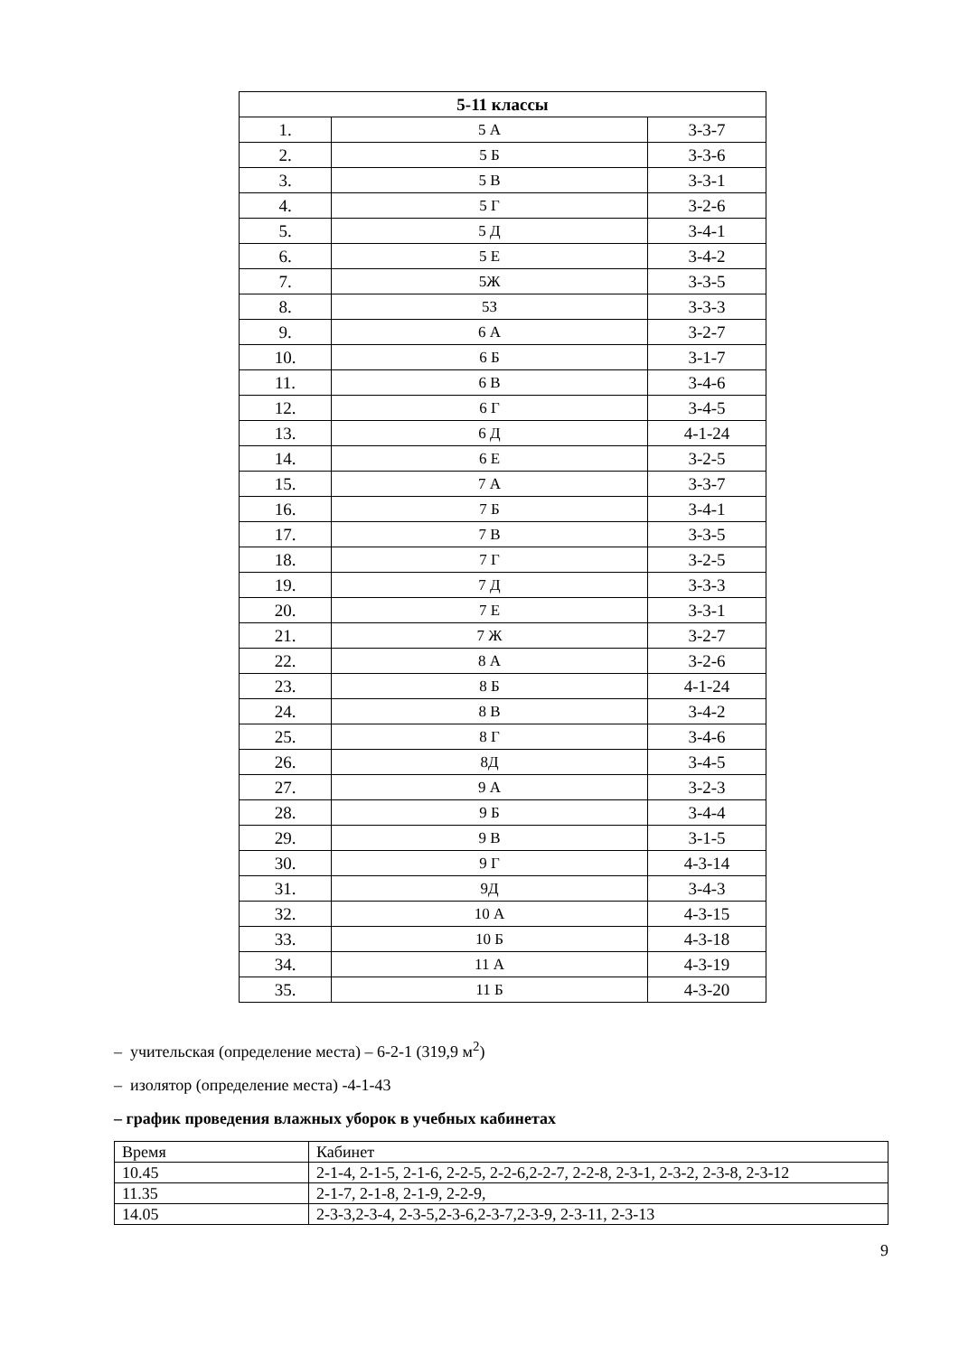| 5-11 классы | | |
| 1. | 5 А | 3-3-7 |
| 2. | 5 Б | 3-3-6 |
| 3. | 5 В | 3-3-1 |
| 4. | 5 Г | 3-2-6 |
| 5. | 5 Д | 3-4-1 |
| 6. | 5 Е | 3-4-2 |
| 7. | 5Ж | 3-3-5 |
| 8. | 5З | 3-3-3 |
| 9. | 6 А | 3-2-7 |
| 10. | 6 Б | 3-1-7 |
| 11. | 6 В | 3-4-6 |
| 12. | 6 Г | 3-4-5 |
| 13. | 6 Д | 4-1-24 |
| 14. | 6 Е | 3-2-5 |
| 15. | 7 А | 3-3-7 |
| 16. | 7 Б | 3-4-1 |
| 17. | 7 В | 3-3-5 |
| 18. | 7 Г | 3-2-5 |
| 19. | 7 Д | 3-3-3 |
| 20. | 7 Е | 3-3-1 |
| 21. | 7 Ж | 3-2-7 |
| 22. | 8 А | 3-2-6 |
| 23. | 8 Б | 4-1-24 |
| 24. | 8 В | 3-4-2 |
| 25. | 8 Г | 3-4-6 |
| 26. | 8Д | 3-4-5 |
| 27. | 9 А | 3-2-3 |
| 28. | 9 Б | 3-4-4 |
| 29. | 9 В | 3-1-5 |
| 30. | 9 Г | 4-3-14 |
| 31. | 9Д | 3-4-3 |
| 32. | 10 А | 4-3-15 |
| 33. | 10 Б | 4-3-18 |
| 34. | 11 А | 4-3-19 |
| 35. | 11 Б | 4-3-20 |
– учительская (определение места) – 6-2-1 (319,9 м<sup>2</sup>)
– изолятор (определение места) -4-1-43
– график проведения влажных уборок в учебных кабинетах
| Время | Кабинет |
| 10.45 | 2-1-4, 2-1-5, 2-1-6, 2-2-5, 2-2-6,2-2-7, 2-2-8, 2-3-1, 2-3-2, 2-3-8, 2-3-12 |
| 11.35 | 2-1-7, 2-1-8, 2-1-9, 2-2-9, |
| 14.05 | 2-3-3,2-3-4, 2-3-5,2-3-6,2-3-7,2-3-9, 2-3-11, 2-3-13 |
9